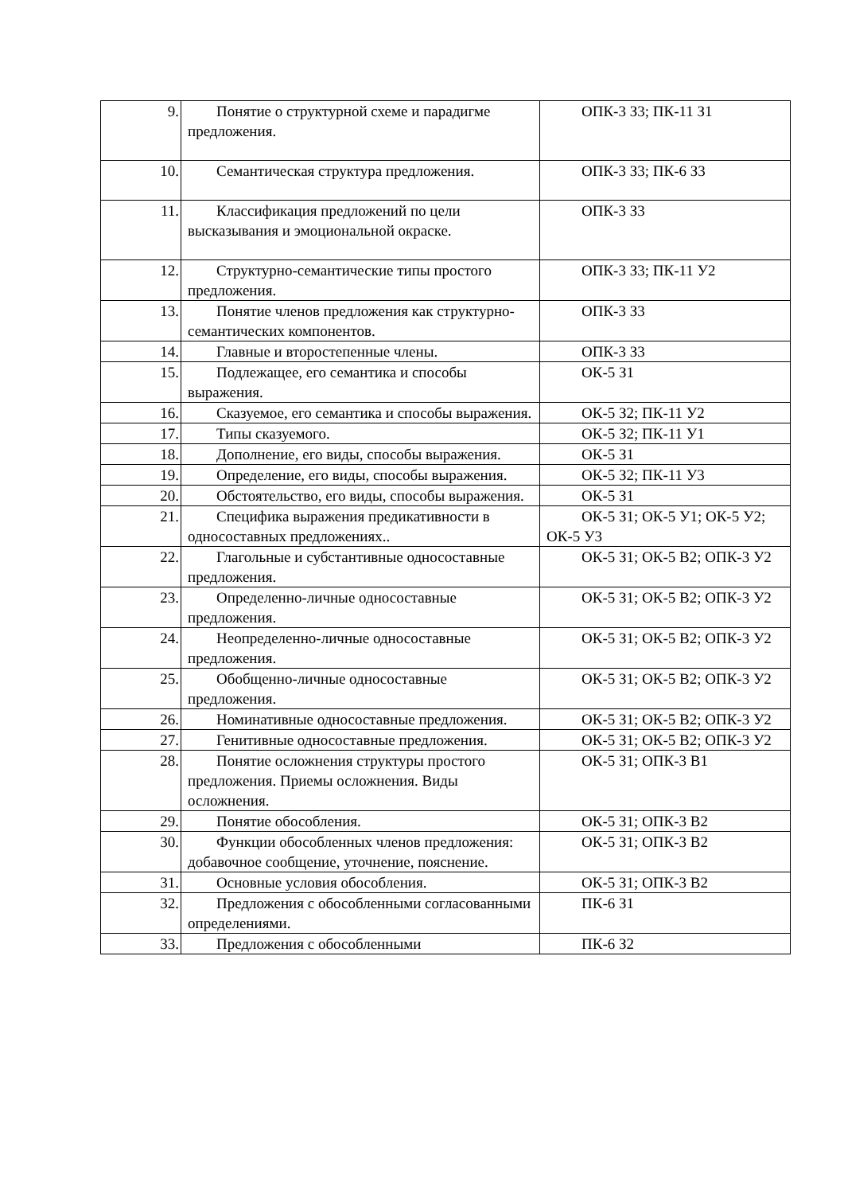| 9. | Понятие о структурной схеме и парадигме предложения. | ОПК-3 З3; ПК-11 З1 |
| 10. | Семантическая структура предложения. | ОПК-3 З3; ПК-6 З3 |
| 11. | Классификация предложений по цели высказывания и эмоциональной окраске. | ОПК-3 З3 |
| 12. | Структурно-семантические типы простого предложения. | ОПК-3 З3; ПК-11 У2 |
| 13. | Понятие членов предложения как структурно-семантических компонентов. | ОПК-3 З3 |
| 14. | Главные и второстепенные члены. | ОПК-3 З3 |
| 15. | Подлежащее, его семантика и способы выражения. | ОК-5 З1 |
| 16. | Сказуемое, его семантика и способы выражения. | ОК-5 З2; ПК-11 У2 |
| 17. | Типы сказуемого. | ОК-5 З2; ПК-11 У1 |
| 18. | Дополнение, его виды, способы выражения. | ОК-5 З1 |
| 19. | Определение, его виды, способы выражения. | ОК-5 З2; ПК-11 У3 |
| 20. | Обстоятельство, его виды, способы выражения. | ОК-5 З1 |
| 21. | Специфика выражения предикативности в односоставных предложениях.. | ОК-5 З1; ОК-5 У1; ОК-5 У2; ОК-5 У3 |
| 22. | Глагольные и субстантивные односоставные предложения. | ОК-5 З1; ОК-5 В2; ОПК-3 У2 |
| 23. | Определенно-личные односоставные предложения. | ОК-5 З1; ОК-5 В2; ОПК-3 У2 |
| 24. | Неопределенно-личные односоставные предложения. | ОК-5 З1; ОК-5 В2; ОПК-3 У2 |
| 25. | Обобщенно-личные односоставные предложения. | ОК-5 З1; ОК-5 В2; ОПК-3 У2 |
| 26. | Номинативные односоставные предложения. | ОК-5 З1; ОК-5 В2; ОПК-3 У2 |
| 27. | Генитивные односоставные предложения. | ОК-5 З1; ОК-5 В2; ОПК-3 У2 |
| 28. | Понятие осложнения структуры простого предложения. Приемы осложнения. Виды осложнения. | ОК-5 З1; ОПК-3 В1 |
| 29. | Понятие обособления. | ОК-5 З1; ОПК-3 В2 |
| 30. | Функции обособленных членов предложения: добавочное сообщение, уточнение, пояснение. | ОК-5 З1; ОПК-3 В2 |
| 31. | Основные условия обособления. | ОК-5 З1; ОПК-3 В2 |
| 32. | Предложения с обособленными согласованными определениями. | ПК-6 З1 |
| 33. | Предложения с обособленными | ПК-6 З2 |